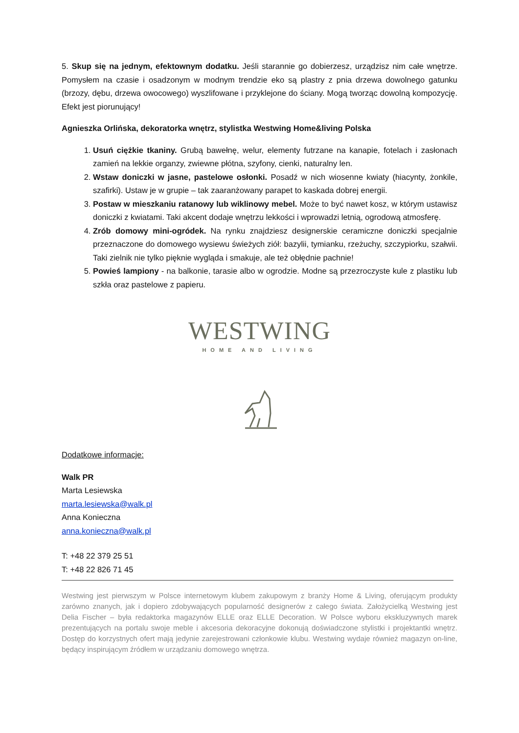5. Skup się na jednym, efektownym dodatku. Jeśli starannie go dobierzesz, urządzisz nim całe wnętrze. Pomysłem na czasie i osadzonym w modnym trendzie eko są plastry z pnia drzewa dowolnego gatunku (brzozy, dębu, drzewa owocowego) wyszlifowane i przyklejone do ściany. Mogą tworząc dowolną kompozycję. Efekt jest piorunujący!
Agnieszka Orlińska, dekoratorka wnętrz, stylistka Westwing Home&living Polska
1. Usuń ciężkie tkaniny. Grubą bawełnę, welur, elementy futrzane na kanapie, fotelach i zasłonach zamień na lekkie organzy, zwiewne płótna, szyfony, cienki, naturalny len.
2. Wstaw doniczki w jasne, pastelowe osłonki. Posadź w nich wiosenne kwiaty (hiacynty, żonkile, szafirki). Ustaw je w grupie – tak zaaranżowany parapet to kaskada dobrej energii.
3. Postaw w mieszkaniu ratanowy lub wiklinowy mebel. Może to być nawet kosz, w którym ustawisz doniczki z kwiatami. Taki akcent dodaje wnętrzu lekkości i wprowadzi letnią, ogrodową atmosferę.
4. Zrób domowy mini-ogródek. Na rynku znajdziesz designerskie ceramiczne doniczki specjalnie przeznaczone do domowego wysiewu świeżych ziół: bazylii, tymianku, rzeżuchy, szczypiorku, szałwii. Taki zielnik nie tylko pięknie wygląda i smakuje, ale też obłędnie pachnie!
5. Powieś lampiony - na balkonie, tarasie albo w ogrodzie. Modne są przezroczyste kule z plastiku lub szkła oraz pastelowe z papieru.
WESTWING
HOME AND LIVING
Dodatkowe informacje:
Walk PR
Marta Lesiewska
marta.lesiewska@walk.pl
Anna Konieczna
anna.konieczna@walk.pl
T: +48 22 379 25 51
T: +48 22 826 71 45
Westwing jest pierwszym w Polsce internetowym klubem zakupowym z branży Home & Living, oferującym produkty zarówno znanych, jak i dopiero zdobywających popularność designerów z całego świata. Założycielką Westwing jest Delia Fischer – była redaktorka magazynów ELLE oraz ELLE Decoration. W Polsce wyboru ekskluzywnych marek prezentujących na portalu swoje meble i akcesoria dekoracyjne dokonują doświadczone stylistki i projektantki wnętrz. Dostęp do korzystnych ofert mają jedynie zarejestrowani członkowie klubu. Westwing wydaje również magazyn on-line, będący inspirującym źródłem w urządzaniu domowego wnętrza.